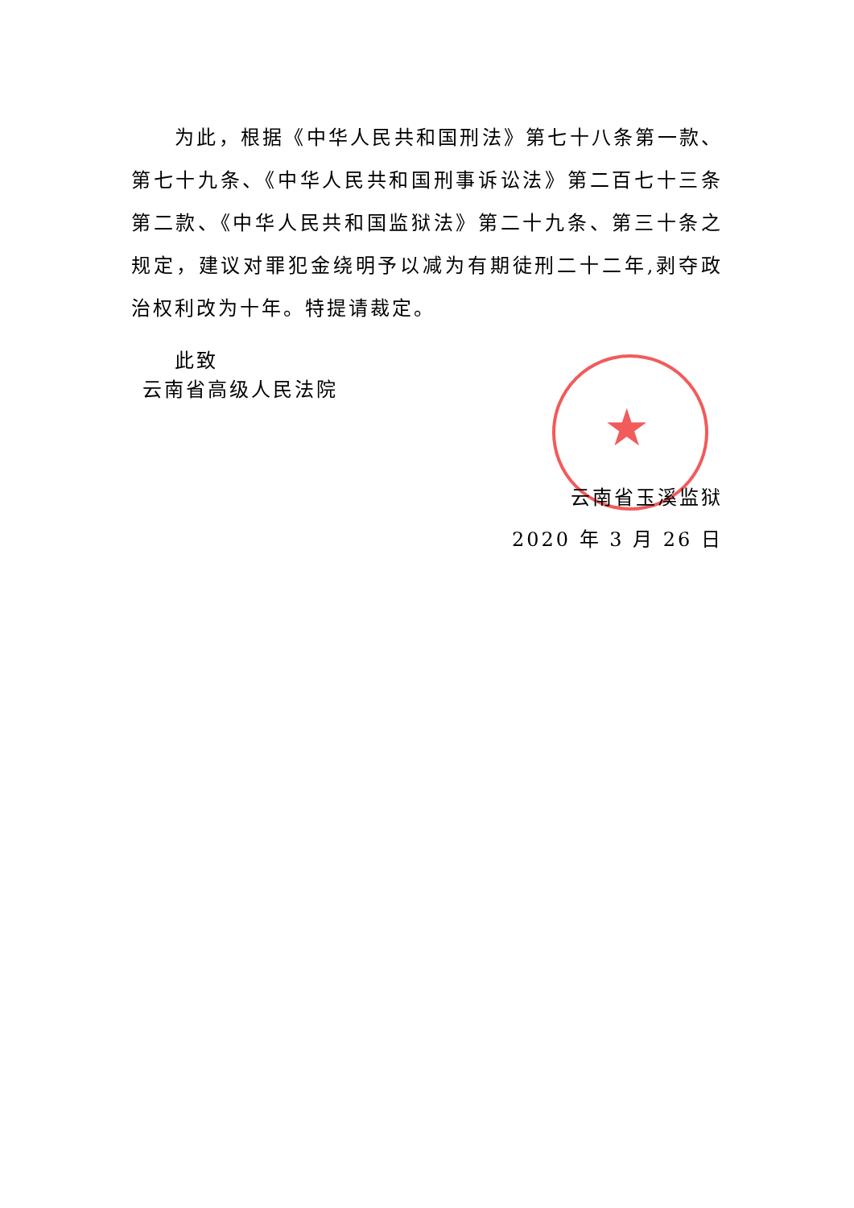★
为此，根据《中华人民共和国刑法》第七十八条第一款、第七十九条、《中华人民共和国刑事诉讼法》第二百七十三条第二款、《中华人民共和国监狱法》第二十九条、第三十条之规定，建议对罪犯金绕明予以减为有期徒刑二十二年,剥夺政治权利改为十年。特提请裁定。
此致
云南省高级人民法院
云南省玉溪监狱
2020 年 3 月 26 日